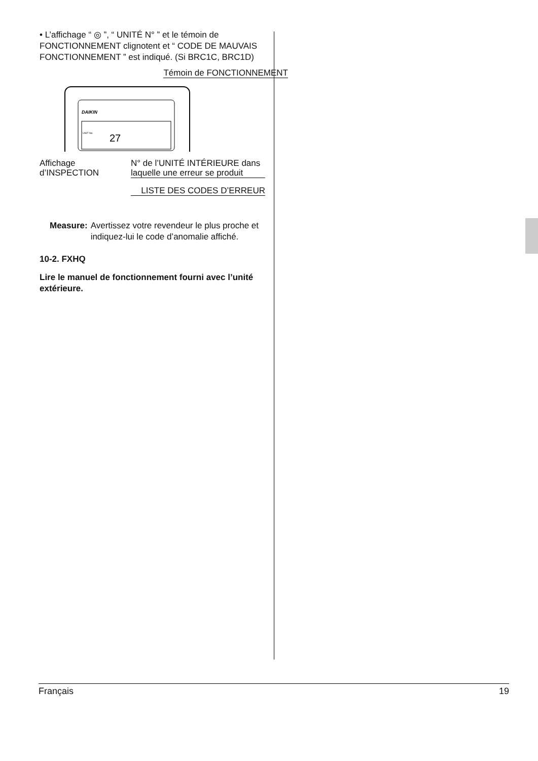• L’affichage “ ◎ ”, “ UNITÉ N° ” et le témoin de FONCTIONNEMENT clignotent et “ CODE DE MAUVAIS FONCTIONNEMENT ” est indiqué. (Si BRC1C, BRC1D)
Témoin de FONCTIONNEMENT
DAIKIN
27
UNIT No.
Affichage
d’INSPECTION
N° de l’UNITÉ INTÉRIEURE dans laquelle une erreur se produit
LISTE DES CODES D’ERREUR
Measure: Avertissez votre revendeur le plus proche et indiquez-lui le code d’anomalie affiché.
10-2. FXHQ
Lire le manuel de fonctionnement fourni avec l’unité extérieure.
Français 19